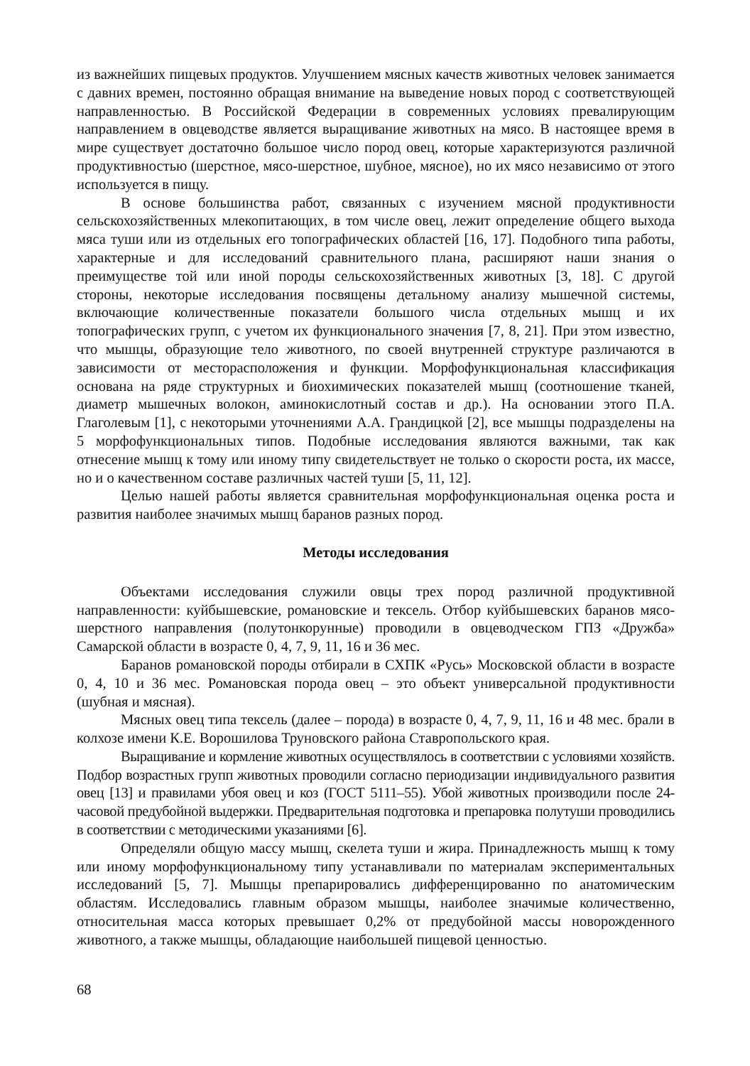из важнейших пищевых продуктов. Улучшением мясных качеств животных человек занимается с давних времен, постоянно обращая внимание на выведение новых пород с соответствующей направленностью. В Российской Федерации в современных условиях превалирующим направлением в овцеводстве является выращивание животных на мясо. В настоящее время в мире существует достаточно большое число пород овец, которые характеризуются различной продуктивностью (шерстное, мясо-шерстное, шубное, мясное), но их мясо независимо от этого используется в пищу.
В основе большинства работ, связанных с изучением мясной продуктивности сельскохозяйственных млекопитающих, в том числе овец, лежит определение общего выхода мяса туши или из отдельных его топографических областей [16, 17]. Подобного типа работы, характерные и для исследований сравнительного плана, расширяют наши знания о преимуществе той или иной породы сельскохозяйственных животных [3, 18]. С другой стороны, некоторые исследования посвящены детальному анализу мышечной системы, включающие количественные показатели большого числа отдельных мышц и их топографических групп, с учетом их функционального значения [7, 8, 21]. При этом известно, что мышцы, образующие тело животного, по своей внутренней структуре различаются в зависимости от месторасположения и функции. Морфофункциональная классификация основана на ряде структурных и биохимических показателей мышц (соотношение тканей, диаметр мышечных волокон, аминокислотный состав и др.). На основании этого П.А. Глаголевым [1], с некоторыми уточнениями А.А. Грандицкой [2], все мышцы подразделены на 5 морфофункциональных типов. Подобные исследования являются важными, так как отнесение мышц к тому или иному типу свидетельствует не только о скорости роста, их массе, но и о качественном составе различных частей туши [5, 11, 12].
Целью нашей работы является сравнительная морфофункциональная оценка роста и развития наиболее значимых мышц баранов разных пород.
Методы исследования
Объектами исследования служили овцы трех пород различной продуктивной направленности: куйбышевские, романовские и тексель. Отбор куйбышевских баранов мясо-шерстного направления (полутонкорунные) проводили в овцеводческом ГПЗ «Дружба» Самарской области в возрасте 0, 4, 7, 9, 11, 16 и 36 мес.
Баранов романовской породы отбирали в СХПК «Русь» Московской области в возрасте 0, 4, 10 и 36 мес. Романовская порода овец – это объект универсальной продуктивности (шубная и мясная).
Мясных овец типа тексель (далее – порода) в возрасте 0, 4, 7, 9, 11, 16 и 48 мес. брали в колхозе имени К.Е. Ворошилова Труновского района Ставропольского края.
Выращивание и кормление животных осуществлялось в соответствии с условиями хозяйств. Подбор возрастных групп животных проводили согласно периодизации индивидуального развития овец [13] и правилами убоя овец и коз (ГОСТ 5111–55). Убой животных производили после 24-часовой предубойной выдержки. Предварительная подготовка и препаровка полутуши проводились в соответствии с методическими указаниями [6].
Определяли общую массу мышц, скелета туши и жира. Принадлежность мышц к тому или иному морфофункциональному типу устанавливали по материалам экспериментальных исследований [5, 7]. Мышцы препарировались дифференцированно по анатомическим областям. Исследовались главным образом мышцы, наиболее значимые количественно, относительная масса которых превышает 0,2% от предубойной массы новорожденного животного, а также мышцы, обладающие наибольшей пищевой ценностью.
68